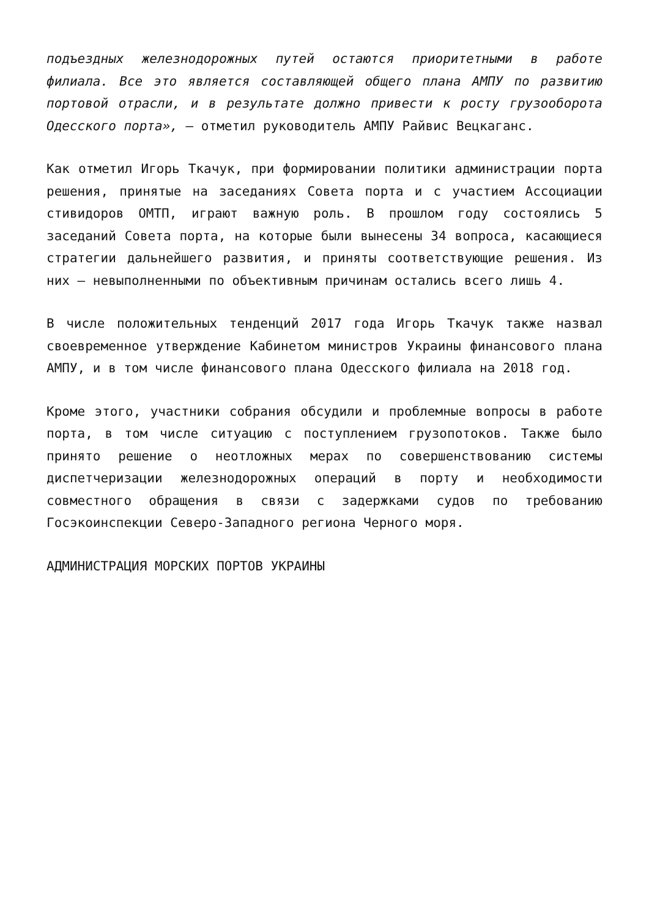подъездных железнодорожных путей остаются приоритетными в работе филиала. Все это является составляющей общего плана АМПУ по развитию портовой отрасли, и в результате должно привести к росту грузооборота Одесского порта», – отметил руководитель АМПУ Райвис Вецкаганс.
Как отметил Игорь Ткачук, при формировании политики администрации порта решения, принятые на заседаниях Совета порта и с участием Ассоциации стивидоров ОМТП, играют важную роль. В прошлом году состоялись 5 заседаний Совета порта, на которые были вынесены 34 вопроса, касающиеся стратегии дальнейшего развития, и приняты соответствующие решения. Из них – невыполненными по объективным причинам остались всего лишь 4.
В числе положительных тенденций 2017 года Игорь Ткачук также назвал своевременное утверждение Кабинетом министров Украины финансового плана АМПУ, и в том числе финансового плана Одесского филиала на 2018 год.
Кроме этого, участники собрания обсудили и проблемные вопросы в работе порта, в том числе ситуацию с поступлением грузопотоков. Также было принято решение о неотложных мерах по совершенствованию системы диспетчеризации железнодорожных операций в порту и необходимости совместного обращения в связи с задержками судов по требованию Госэкоинспекции Северо-Западного региона Черного моря.
АДМИНИСТРАЦИЯ МОРСКИХ ПОРТОВ УКРАИНЫ